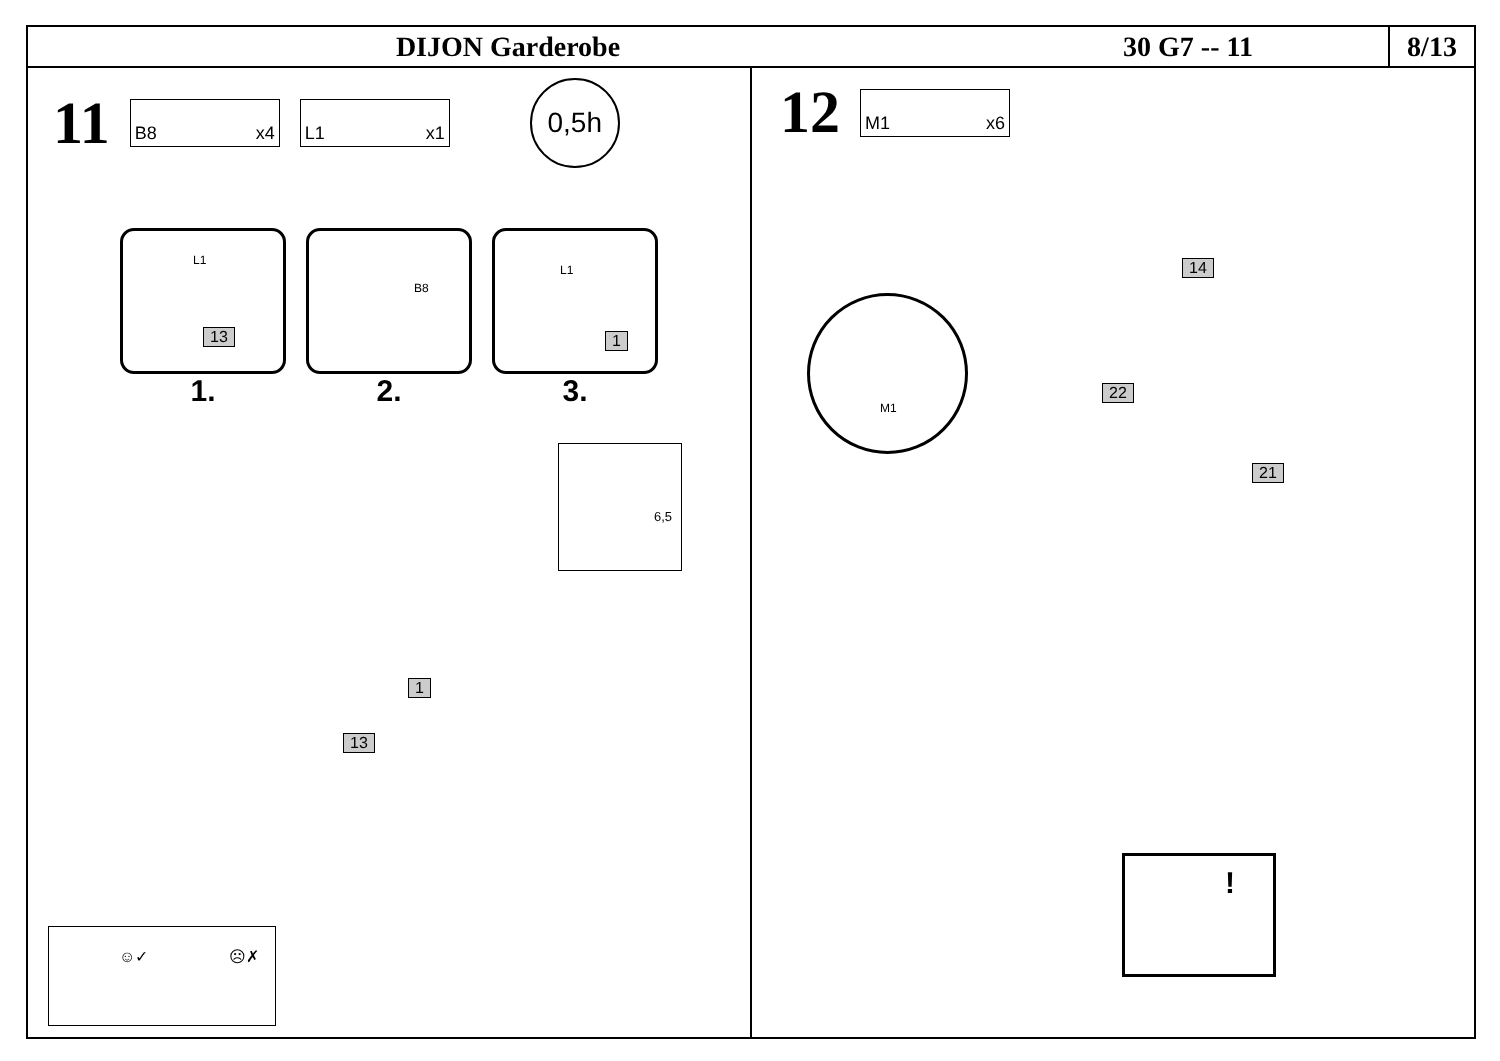DIJON Garderobe 30 G7 -- 11
8/13
11
B8 x4 L1 x1
0,5h
L1
13
1.
B8
2.
L1
1
3.
6,5
1
13
☺✓ ☹✗
12
M1 x6
14
22
21
M1
!